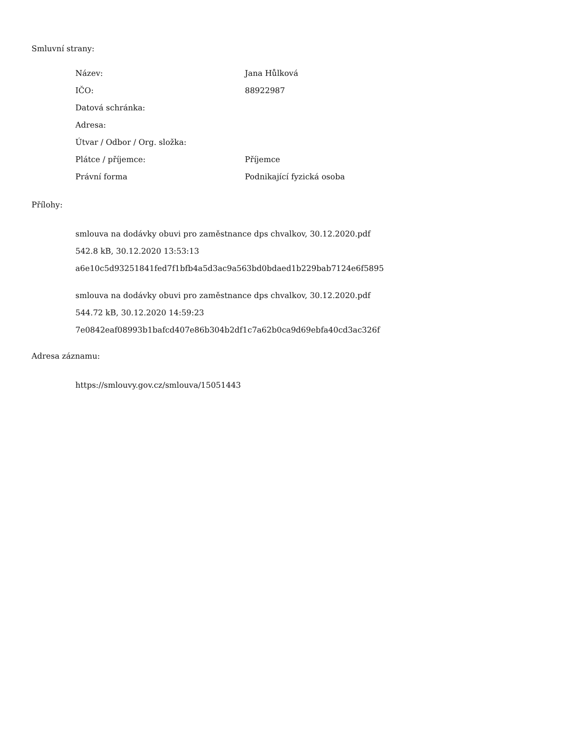Smluvní strany:
| Název: | Jana Hůlková |
| IČO: | 88922987 |
| Datová schránka: | |
| Adresa: | |
| Útvar / Odbor / Org. složka: | |
| Plátce / příjemce: | Příjemce |
| Právní forma | Podnikající fyzická osoba |
Přílohy:
smlouva na dodávky obuvi pro zaměstnance dps chvalkov, 30.12.2020.pdf
542.8 kB, 30.12.2020 13:53:13
a6e10c5d93251841fed7f1bfb4a5d3ac9a563bd0bdaed1b229bab7124e6f5895
smlouva na dodávky obuvi pro zaměstnance dps chvalkov, 30.12.2020.pdf
544.72 kB, 30.12.2020 14:59:23
7e0842eaf08993b1bafcd407e86b304b2df1c7a62b0ca9d69ebfa40cd3ac326f
Adresa záznamu:
https://smlouvy.gov.cz/smlouva/15051443